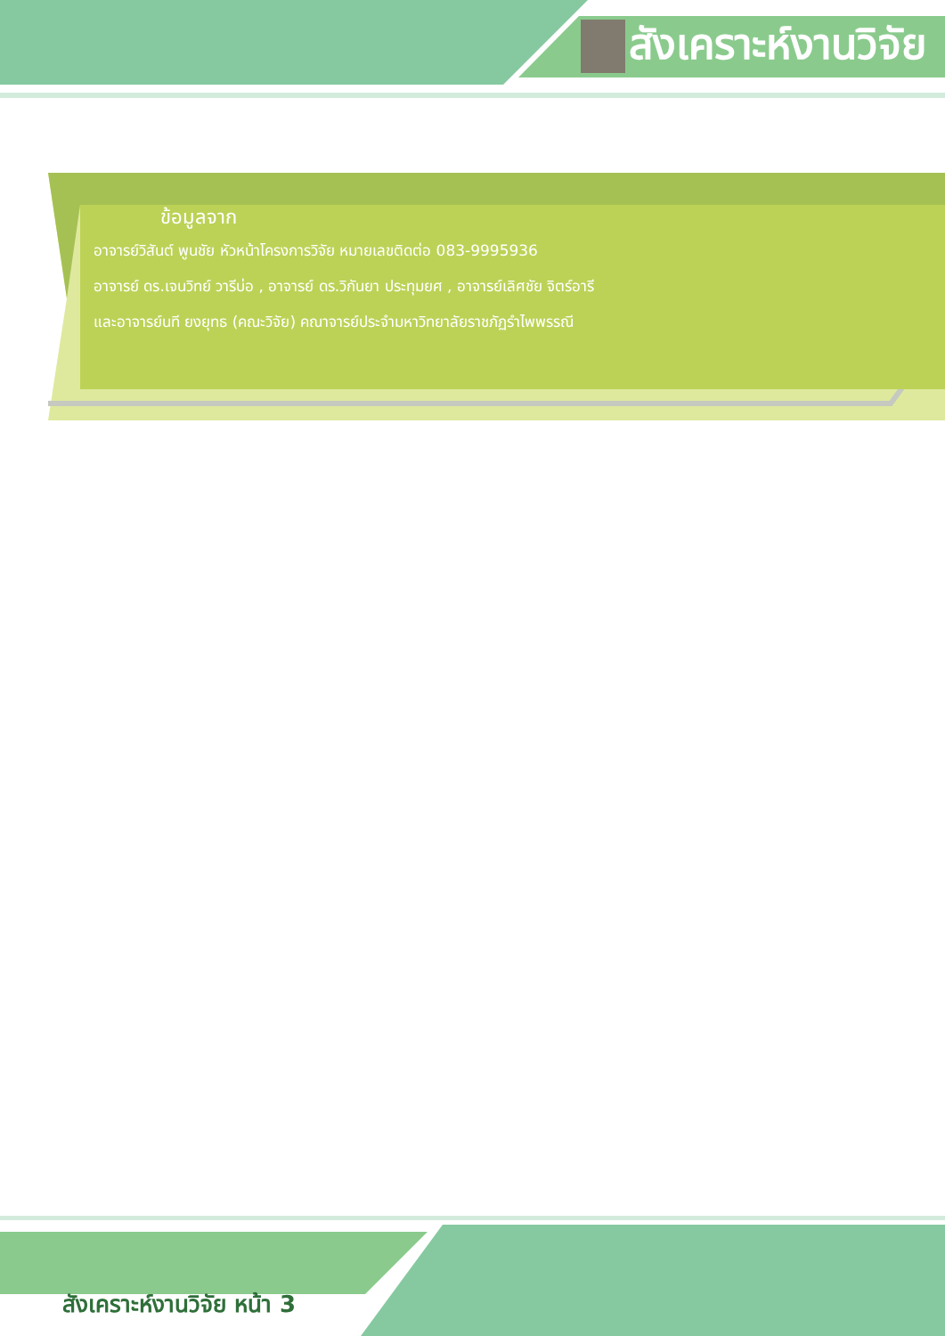สังเคราะห์งานวิจัย
ข้อมูลจาก
อาจารย์วิสันต์ พูนชัย หัวหน้าโครงการวิจัย หมายเลขติดต่อ 083-9995936
อาจารย์ ดร.เจนวิทย์ วารีบ่อ , อาจารย์ ดร.วิกันยา ประทุมยศ , อาจารย์เลิศชัย จิตร์อารี
และอาจารย์นที ยงยุทธ (คณะวิจัย) คณาจารย์ประจำมหาวิทยาลัยราชภัฏรำไพพรรณี
สังเคราะห์งานวิจัย หน้า 3